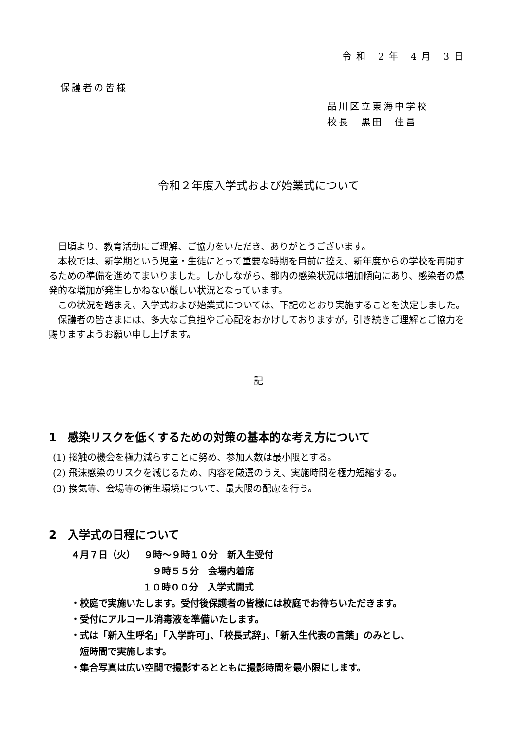令和 2年 4月 3日
保護者の皆様
品川区立東海中学校
校長　黒田　佳昌
令和２年度入学式および始業式について
　日頃より、教育活動にご理解、ご協力をいただき、ありがとうございます。
　本校では、新学期という児童・生徒にとって重要な時期を目前に控え、新年度からの学校を再開するための準備を進めてまいりました。しかしながら、都内の感染状況は増加傾向にあり、感染者の爆発的な増加が発生しかねない厳しい状況となっています。
　この状況を踏まえ、入学式および始業式については、下記のとおり実施することを決定しました。
　保護者の皆さまには、多大なご負担やご心配をおかけしておりますが。引き続きご理解とご協力を賜りますようお願い申し上げます。
記
1　感染リスクを低くするための対策の基本的な考え方について
(1) 接触の機会を極力減らすことに努め、参加人数は最小限とする。
(2) 飛沫感染のリスクを減じるため、内容を厳選のうえ、実施時間を極力短縮する。
(3) 換気等、会場等の衛生環境について、最大限の配慮を行う。
2　入学式の日程について
４月７日（火）　 ９時～９時１０分　新入生受付
９時５５分　会場内着席
１０時００分　入学式開式
・校庭で実施いたします。受付後保護者の皆様には校庭でお待ちいただきます。
・受付にアルコール消毒液を準備いたします。
・式は「新入生呼名」「入学許可」、「校長式辞」、「新入生代表の言葉」のみとし、
　短時間で実施します。
・集合写真は広い空間で撮影するとともに撮影時間を最小限にします。